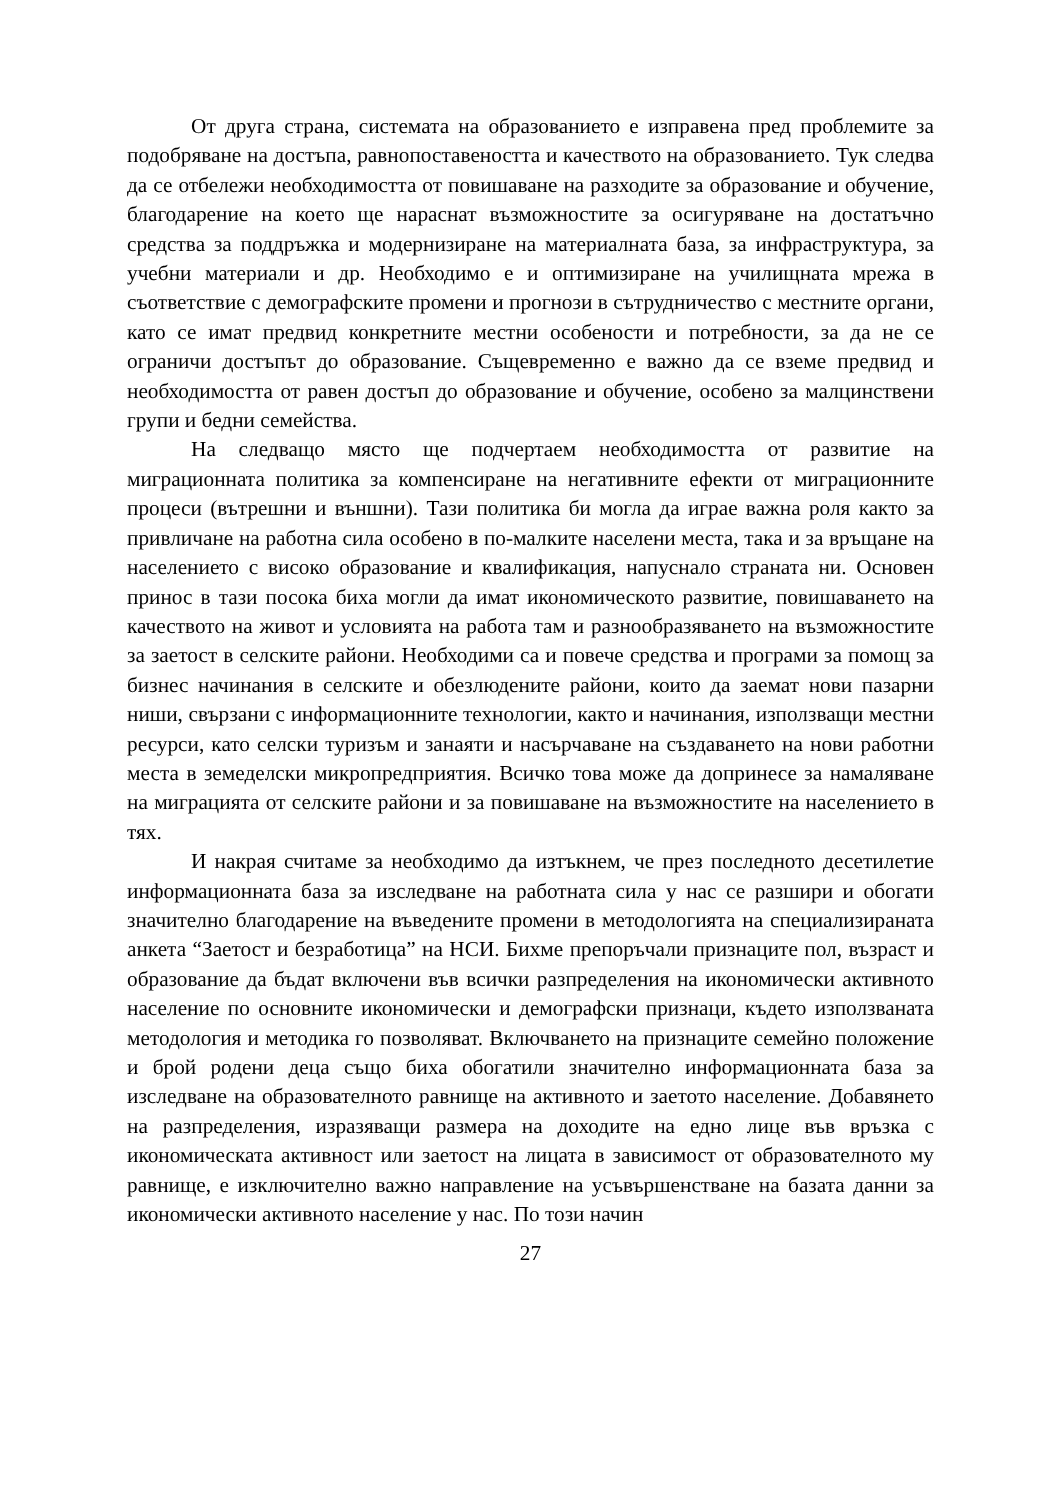От друга страна, системата на образованието е изправена пред проблемите за подобряване на достъпа, равнопоставеността и качеството на образованието. Тук следва да се отбележи необходимостта от повишаване на разходите за образование и обучение, благодарение на което ще нараснат възможностите за осигуряване на достатъчно средства за поддръжка и модернизиране на материалната база, за инфраструктура, за учебни материали и др. Необходимо е и оптимизиране на училищната мрежа в съответствие с демографските промени и прогнози в сътрудничество с местните органи, като се имат предвид конкретните местни особености и потребности, за да не се ограничи достъпът до образование. Същевременно е важно да се вземе предвид и необходимостта от равен достъп до образование и обучение, особено за малцинствени групи и бедни семейства.
На следващо място ще подчертаем необходимостта от развитие на миграционната политика за компенсиране на негативните ефекти от миграционните процеси (вътрешни и външни). Тази политика би могла да играе важна роля както за привличане на работна сила особено в по-малките населени места, така и за връщане на населението с високо образование и квалификация, напуснало страната ни. Основен принос в тази посока биха могли да имат икономическото развитие, повишаването на качеството на живот и условията на работа там и разнообразяването на възможностите за заетост в селските райони. Необходими са и повече средства и програми за помощ за бизнес начинания в селските и обезлюдените райони, които да заемат нови пазарни ниши, свързани с информационните технологии, както и начинания, използващи местни ресурси, като селски туризъм и занаяти и насърчаване на създаването на нови работни места в земеделски микропредприятия. Всичко това може да допринесе за намаляване на миграцията от селските райони и за повишаване на възможностите на населението в тях.
И накрая считаме за необходимо да изтъкнем, че през последното десетилетие информационната база за изследване на работната сила у нас се разшири и обогати значително благодарение на въведените промени в методологията на специализираната анкета “Заетост и безработица” на НСИ. Бихме препоръчали признаците пол, възраст и образование да бъдат включени във всички разпределения на икономически активното население по основните икономически и демографски признаци, където използваната методология и методика го позволяват. Включването на признаците семейно положение и брой родени деца също биха обогатили значително информационната база за изследване на образователното равнище на активното и заетото население. Добавянето на разпределения, изразяващи размера на доходите на едно лице във връзка с икономическата активност или заетост на лицата в зависимост от образователното му равнище, е изключително важно направление на усъвършенстване на базата данни за икономически активното население у нас. По този начин
27